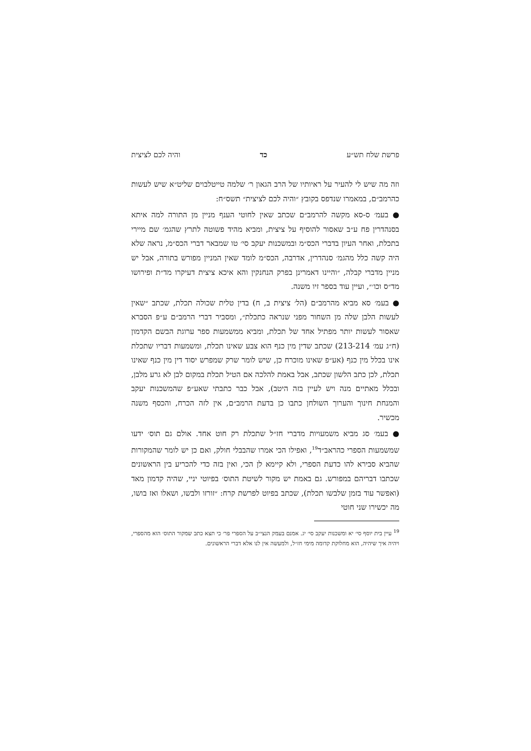פרשת שלח תש״ע כד והיה לכם לציצית
וזה מה שיש לי להעיר על ראיותיו של הרב הגאון ר׳ שלמה טייטלבוים שליט״א שיש לעשות כהרמב״ם, במאמרו שנדפס בקובץ ״והיה לכם לציצית״ תשס״ח:
● בעמ׳ ס-סא מקשה להרמב״ם שכתב שאין לחוטי הענף מניין מן התורה למה איתא בסנהדרין פח ע״ב שאסור להוסיף על ציצית, ומביא מהיד פשוטה לתרץ שהגמ׳ שם מיירי בתכלת, ואחר העיון בדברי הכס״מ ובמשכנות יעקב סי׳ טו שמבאר דברי הכס״מ, נראה שלא היה קשה כלל מהגמ׳ סנהדרין, אדרבה, הכס״מ לומד שאין המניין מפורש בתורה, אבל יש מניין מדברי קבלה, ״והיינו דאמרינן בפרק הנחנקין והא איכא ציצית דעיקרו מד״ת ופירושו מד״ס וכו׳״, ועיין עוד בספר זיו משנה.
● בעמ׳ סא מביא מהרמב״ם (הל׳ ציצית ב, ח) בדין טלית שכולה תכלת, שכתב ״שאין לעשות הלבן שלה מן השחור מפני שנראה כתכלת״, ומסביר דברי הרמב״ם ע״פ הסברא שאסור לעשות יותר מפתיל אחד של תכלת, ומביא ממשמעות ספר ערוגת הבשם הקדמון (ח״ג עמ׳ 213-214) שכתב שדין מין כנף הוא צבע שאינו תכלת, ומשמעות דבריו שתכלת אינו בכלל מין כנף (אע״פ שאינו מוכרח כן, שיש לומר שרק שמפרש יסוד דין מין כנף שאינו תכלת, לכן כתב הלשון שכתב, אבל באמת להלכה אם הטיל תכלת במקום לבן לא גרע מלבן, ובכלל מאתיים מנה ויש לעיין בזה היטב), אבל כבר כתבתי שאע״פ שהמשכנות יעקב והמנחת חינוך והערוך השולחן כתבו כן בדעת הרמב״ם, אין לזה הכרח, והכסף משנה מכשיר.
● בעמ׳ סג מביא משמעויות מדברי חז״ל שתכלת רק חוט אחד. אולם גם תוס׳ ידעו שמשמעות הספרי כהראב״ד<sup>19</sup>, ואפילו הכי אמרו שהבבלי חולק, ואם כן יש לומר שהמקורות שהביא סבירא להו כדעת הספרי, ולא קיימא לן הכי, ואין בזה כדי להכריע בין הראשונים שכתבו דבריהם במפורש. גם באמת יש מקור לשיטת התוס׳ בפיוטי יניי, שהיה קדמון מאד (ואפשר עוד בזמן שלבשו תכלת), שכתב בפיוט לפרשת קרח: ״זורזו ולבשו, ושאלו ואז בושו, מה יכשירו שני חוטי
<sup>19</sup> עיין בית יוסף סי׳ יא ומשכנות יעקב סי׳ יג. אמנם בעמק הנצי״ב על הספרי פר׳ כי תצא כתב שמקור התוס׳ הוא מהספרי, ויהיה איך שיהיה, הוא מחלוקת קדומה מימי חז״ל, ולמעשה אין לנו אלא דברי הראשונים.